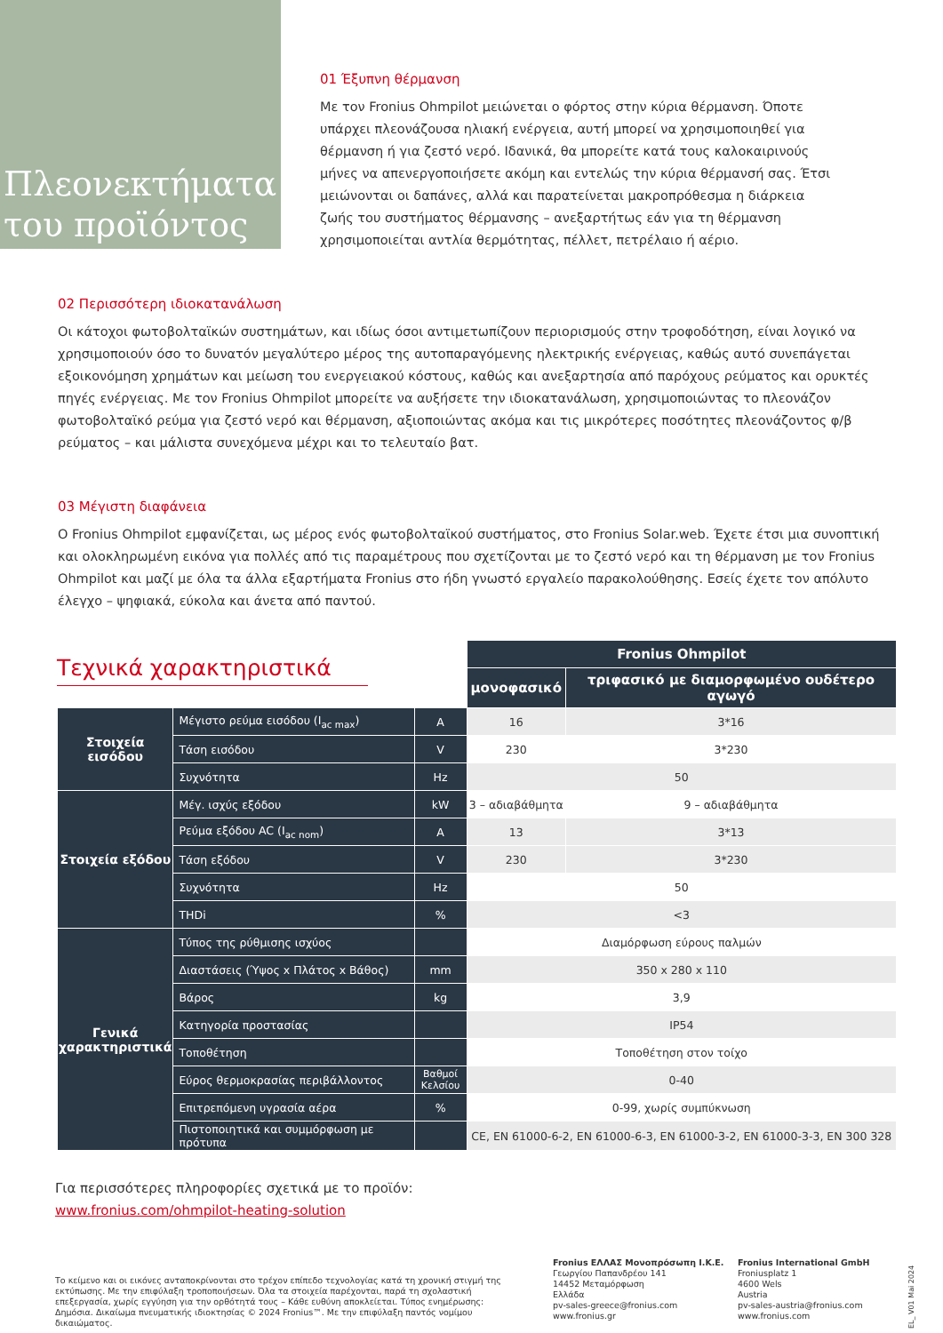Πλεονεκτήματα του προϊόντος
01 Έξυπνη θέρμανση
Με τον Fronius Ohmpilot μειώνεται ο φόρτος στην κύρια θέρμανση. Όποτε υπάρχει πλεονάζουσα ηλιακή ενέργεια, αυτή μπορεί να χρησιμοποιηθεί για θέρμανση ή για ζεστό νερό. Ιδανικά, θα μπορείτε κατά τους καλοκαιρινούς μήνες να απενεργοποιήσετε ακόμη και εντελώς την κύρια θέρμανσή σας. Έτσι μειώνονται οι δαπάνες, αλλά και παρατείνεται μακροπρόθεσμα η διάρκεια ζωής του συστήματος θέρμανσης – ανεξαρτήτως εάν για τη θέρμανση χρησιμοποιείται αντλία θερμότητας, πέλλετ, πετρέλαιο ή αέριο.
02 Περισσότερη ιδιοκατανάλωση
Οι κάτοχοι φωτοβολταϊκών συστημάτων, και ιδίως όσοι αντιμετωπίζουν περιορισμούς στην τροφοδότηση, είναι λογικό να χρησιμοποιούν όσο το δυνατόν μεγαλύτερο μέρος της αυτοπαραγόμενης ηλεκτρικής ενέργειας, καθώς αυτό συνεπάγεται εξοικονόμηση χρημάτων και μείωση του ενεργειακού κόστους, καθώς και ανεξαρτησία από παρόχους ρεύματος και ορυκτές πηγές ενέργειας. Με τον Fronius Ohmpilot μπορείτε να αυξήσετε την ιδιοκατανάλωση, χρησιμοποιώντας το πλεονάζον φωτοβολταϊκό ρεύμα για ζεστό νερό και θέρμανση, αξιοποιώντας ακόμα και τις μικρότερες ποσότητες πλεονάζοντος φ/β ρεύματος – και μάλιστα συνεχόμενα μέχρι και το τελευταίο βατ.
03 Μέγιστη διαφάνεια
Ο Fronius Ohmpilot εμφανίζεται, ως μέρος ενός φωτοβολταϊκού συστήματος, στο Fronius Solar.web. Έχετε έτσι μια συνοπτική και ολοκληρωμένη εικόνα για πολλές από τις παραμέτρους που σχετίζονται με το ζεστό νερό και τη θέρμανση με τον Fronius Ohmpilot και μαζί με όλα τα άλλα εξαρτήματα Fronius στο ήδη γνωστό εργαλείο παρακολούθησης. Εσείς έχετε τον απόλυτο έλεγχο – ψηφιακά, εύκολα και άνετα από παντού.
Τεχνικά χαρακτηριστικά
| | | | Fronius Ohmpilot | |
| | | | μονοφασικό | τριφασικό με διαμορφωμένο ουδέτερο αγωγό |
| Στοιχεία εισόδου | Μέγιστο ρεύμα εισόδου (I<sub>ac max</sub>) | A | 16 | 3*16 |
| | Τάση εισόδου | V | 230 | 3*230 |
| | Συχνότητα | Hz | 50 | |
| Στοιχεία εξόδου | Μέγ. ισχύς εξόδου | kW | 3 – αδιαβάθμητα | 9 – αδιαβάθμητα |
| | Ρεύμα εξόδου AC (I<sub>ac nom</sub>) | A | 13 | 3*13 |
| | Τάση εξόδου | V | 230 | 3*230 |
| | Συχνότητα | Hz | 50 | |
| | THDi | % | <3 | |
| Γενικά χαρακτηριστικά | Τύπος της ρύθμισης ισχύος | | Διαμόρφωση εύρους παλμών | |
| | Διαστάσεις (Ύψος x Πλάτος x Βάθος) | mm | 350 x 280 x 110 | |
| | Βάρος | kg | 3,9 | |
| | Κατηγορία προστασίας | | IP54 | |
| | Τοποθέτηση | | Τοποθέτηση στον τοίχο | |
| | Εύρος θερμοκρασίας περιβάλλοντος | Βαθμοί Κελσίου | 0-40 | |
| | Επιτρεπόμενη υγρασία αέρα | % | 0-99, χωρίς συμπύκνωση | |
| | Πιστοποιητικά και συμμόρφωση με πρότυπα | | CE, EN 61000-6-2, EN 61000-6-3, EN 61000-3-2, EN 61000-3-3, EN 300 328 | |
Για περισσότερες πληροφορίες σχετικά με το προϊόν:
www.fronius.com/ohmpilot-heating-solution
Το κείμενο και οι εικόνες ανταποκρίνονται στο τρέχον επίπεδο τεχνολογίας κατά τη χρονική στιγμή της εκτύπωσης. Με την επιφύλαξη τροποποιήσεων. Όλα τα στοιχεία παρέχονται, παρά τη σχολαστική επεξεργασία, χωρίς εγγύηση για την ορθότητά τους – Κάθε ευθύνη αποκλείεται. Τύπος ενημέρωσης: Δημόσια. Δικαίωμα πνευματικής ιδιοκτησίας © 2024 Fronius™. Με την επιφύλαξη παντός νομίμου δικαιώματος.
Fronius ΕΛΛΑΣ Μονοπρόσωπη Ι.Κ.Ε.
Γεωργίου Παπανδρέου 141
14452 Μεταμόρφωση
Ελλάδα
pv-sales-greece@fronius.com
www.fronius.gr
Fronius International GmbH
Froniusplatz 1
4600 Wels
Austria
pv-sales-austria@fronius.com
www.fronius.com
EL_ V01 Mai 2024